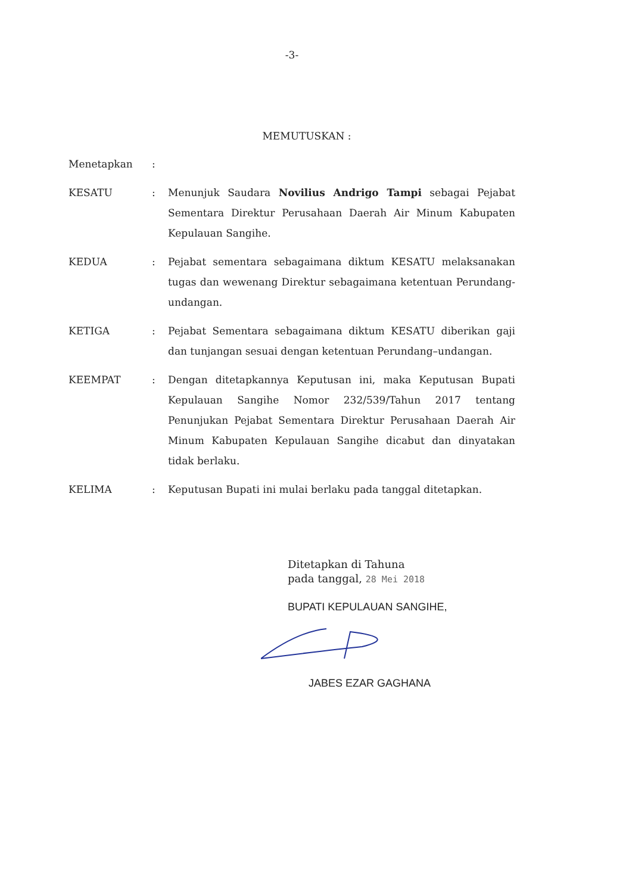-3-
MEMUTUSKAN :
Menetapkan :
KESATU : Menunjuk Saudara Novilius Andrigo Tampi sebagai Pejabat Sementara Direktur Perusahaan Daerah Air Minum Kabupaten Kepulauan Sangihe.
KEDUA : Pejabat sementara sebagaimana diktum KESATU melaksanakan tugas dan wewenang Direktur sebagaimana ketentuan Perundang-undangan.
KETIGA : Pejabat Sementara sebagaimana diktum KESATU diberikan gaji dan tunjangan sesuai dengan ketentuan Perundang–undangan.
KEEMPAT : Dengan ditetapkannya Keputusan ini, maka Keputusan Bupati Kepulauan Sangihe Nomor 232/539/Tahun 2017 tentang Penunjukan Pejabat Sementara Direktur Perusahaan Daerah Air Minum Kabupaten Kepulauan Sangihe dicabut dan dinyatakan tidak berlaku.
KELIMA : Keputusan Bupati ini mulai berlaku pada tanggal ditetapkan.
Ditetapkan di Tahuna
pada tanggal, 28 Mei 2018
BUPATI KEPULAUAN SANGIHE,
JABES EZAR GAGHANA